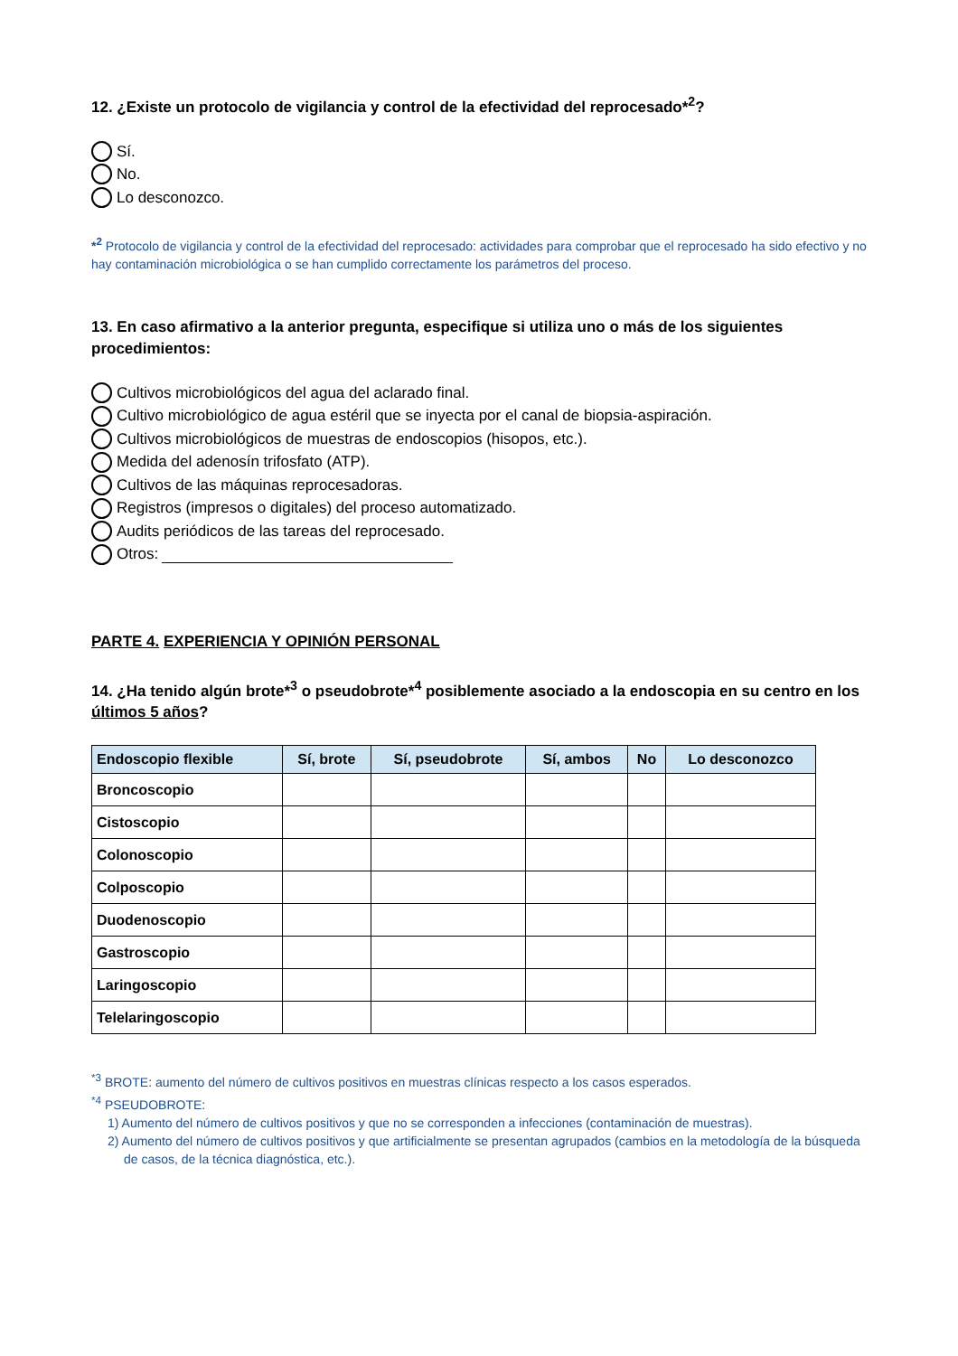12. ¿Existe un protocolo de vigilancia y control de la efectividad del reprocesado*<sup>2</sup>?
Sí.
No.
Lo desconozco.
*<sup>2</sup> Protocolo de vigilancia y control de la efectividad del reprocesado: actividades para comprobar que el reprocesado ha sido efectivo y no hay contaminación microbiológica o se han cumplido correctamente los parámetros del proceso.
13. En caso afirmativo a la anterior pregunta, especifique si utiliza uno o más de los siguientes procedimientos:
Cultivos microbiológicos del agua del aclarado final.
Cultivo microbiológico de agua estéril que se inyecta por el canal de biopsia-aspiración.
Cultivos microbiológicos de muestras de endoscopios (hisopos, etc.).
Medida del adenosín trifosfato (ATP).
Cultivos de las máquinas reprocesadoras.
Registros (impresos o digitales) del proceso automatizado.
Audits periódicos de las tareas del reprocesado.
Otros:
PARTE 4. EXPERIENCIA Y OPINIÓN PERSONAL
14. ¿Ha tenido algún brote*<sup>3</sup> o pseudobrote*<sup>4</sup> posiblemente asociado a la endoscopia en su centro en los últimos 5 años?
| Endoscopio flexible | Sí, brote | Sí, pseudobrote | Sí, ambos | No | Lo desconozco |
| --- | --- | --- | --- | --- | --- |
| Broncoscopio | | | | | |
| Cistoscopio | | | | | |
| Colonoscopio | | | | | |
| Colposcopio | | | | | |
| Duodenoscopio | | | | | |
| Gastroscopio | | | | | |
| Laringoscopio | | | | | |
| Telelaringoscopio | | | | | |
<sup>*3</sup> BROTE: aumento del número de cultivos positivos en muestras clínicas respecto a los casos esperados.
<sup>*4</sup> PSEUDOBROTE:
1) Aumento del número de cultivos positivos y que no se corresponden a infecciones (contaminación de muestras).
2) Aumento del número de cultivos positivos y que artificialmente se presentan agrupados (cambios en la metodología de la búsqueda de casos, de la técnica diagnóstica, etc.).